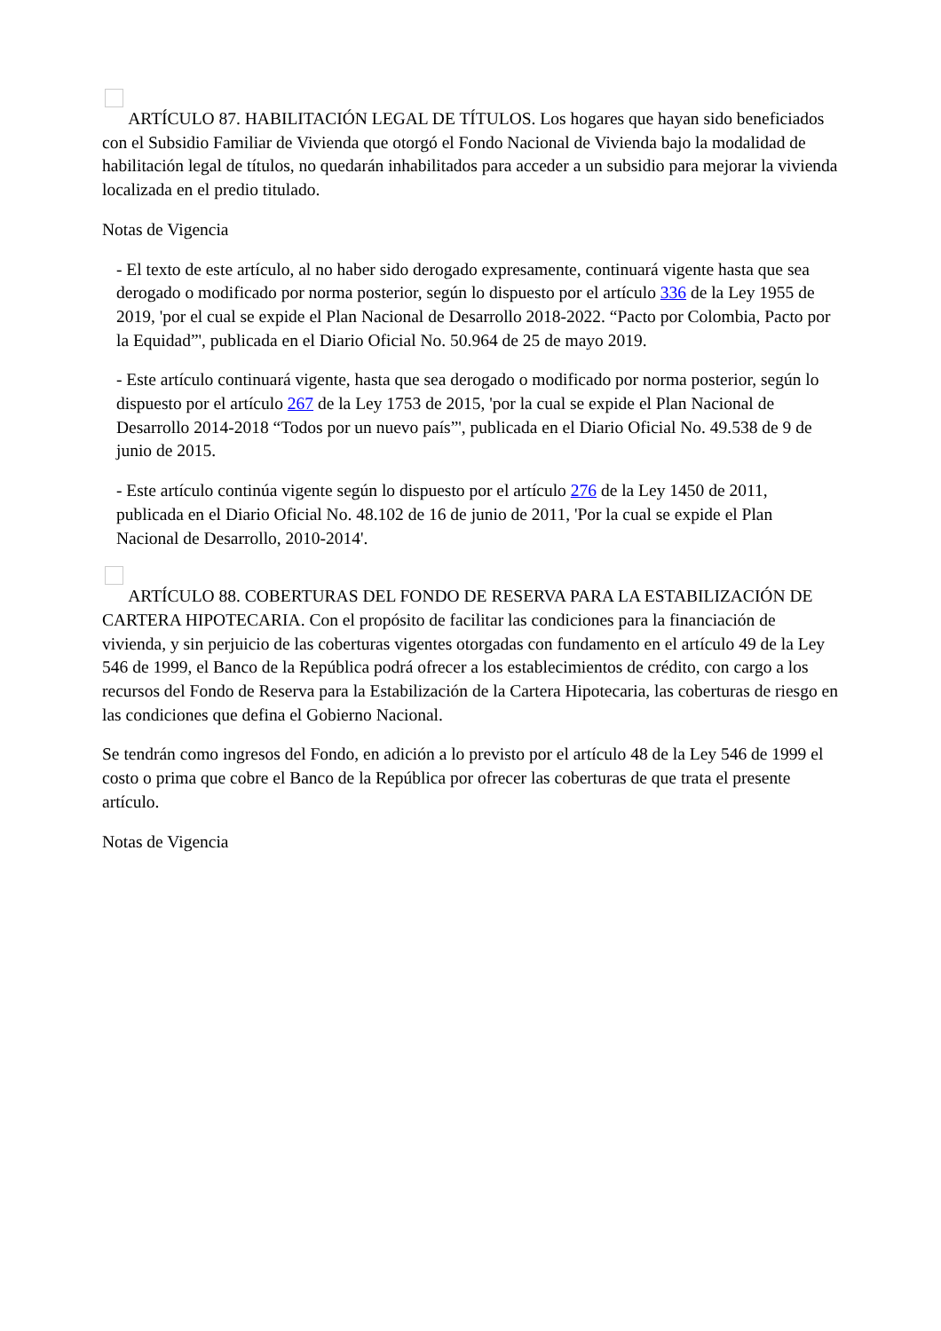ARTÍCULO 87. HABILITACIÓN LEGAL DE TÍTULOS. Los hogares que hayan sido beneficiados con el Subsidio Familiar de Vivienda que otorgó el Fondo Nacional de Vivienda bajo la modalidad de habilitación legal de títulos, no quedarán inhabilitados para acceder a un subsidio para mejorar la vivienda localizada en el predio titulado.
Notas de Vigencia
- El texto de este artículo, al no haber sido derogado expresamente, continuará vigente hasta que sea derogado o modificado por norma posterior, según lo dispuesto por el artículo 336 de la Ley 1955 de 2019, 'por el cual se expide el Plan Nacional de Desarrollo 2018-2022. “Pacto por Colombia, Pacto por la Equidad”', publicada en el Diario Oficial No. 50.964 de 25 de mayo 2019.
- Este artículo continuará vigente, hasta que sea derogado o modificado por norma posterior, según lo dispuesto por el artículo 267 de la Ley 1753 de 2015, 'por la cual se expide el Plan Nacional de Desarrollo 2014-2018 “Todos por un nuevo país”', publicada en el Diario Oficial No. 49.538 de 9 de junio de 2015.
- Este artículo continúa vigente según lo dispuesto por el artículo 276 de la Ley 1450 de 2011, publicada en el Diario Oficial No. 48.102 de 16 de junio de 2011, 'Por la cual se expide el Plan Nacional de Desarrollo, 2010-2014'.
ARTÍCULO 88. COBERTURAS DEL FONDO DE RESERVA PARA LA ESTABILIZACIÓN DE CARTERA HIPOTECARIA. Con el propósito de facilitar las condiciones para la financiación de vivienda, y sin perjuicio de las coberturas vigentes otorgadas con fundamento en el artículo 49 de la Ley 546 de 1999, el Banco de la República podrá ofrecer a los establecimientos de crédito, con cargo a los recursos del Fondo de Reserva para la Estabilización de la Cartera Hipotecaria, las coberturas de riesgo en las condiciones que defina el Gobierno Nacional.
Se tendrán como ingresos del Fondo, en adición a lo previsto por el artículo 48 de la Ley 546 de 1999 el costo o prima que cobre el Banco de la República por ofrecer las coberturas de que trata el presente artículo.
Notas de Vigencia